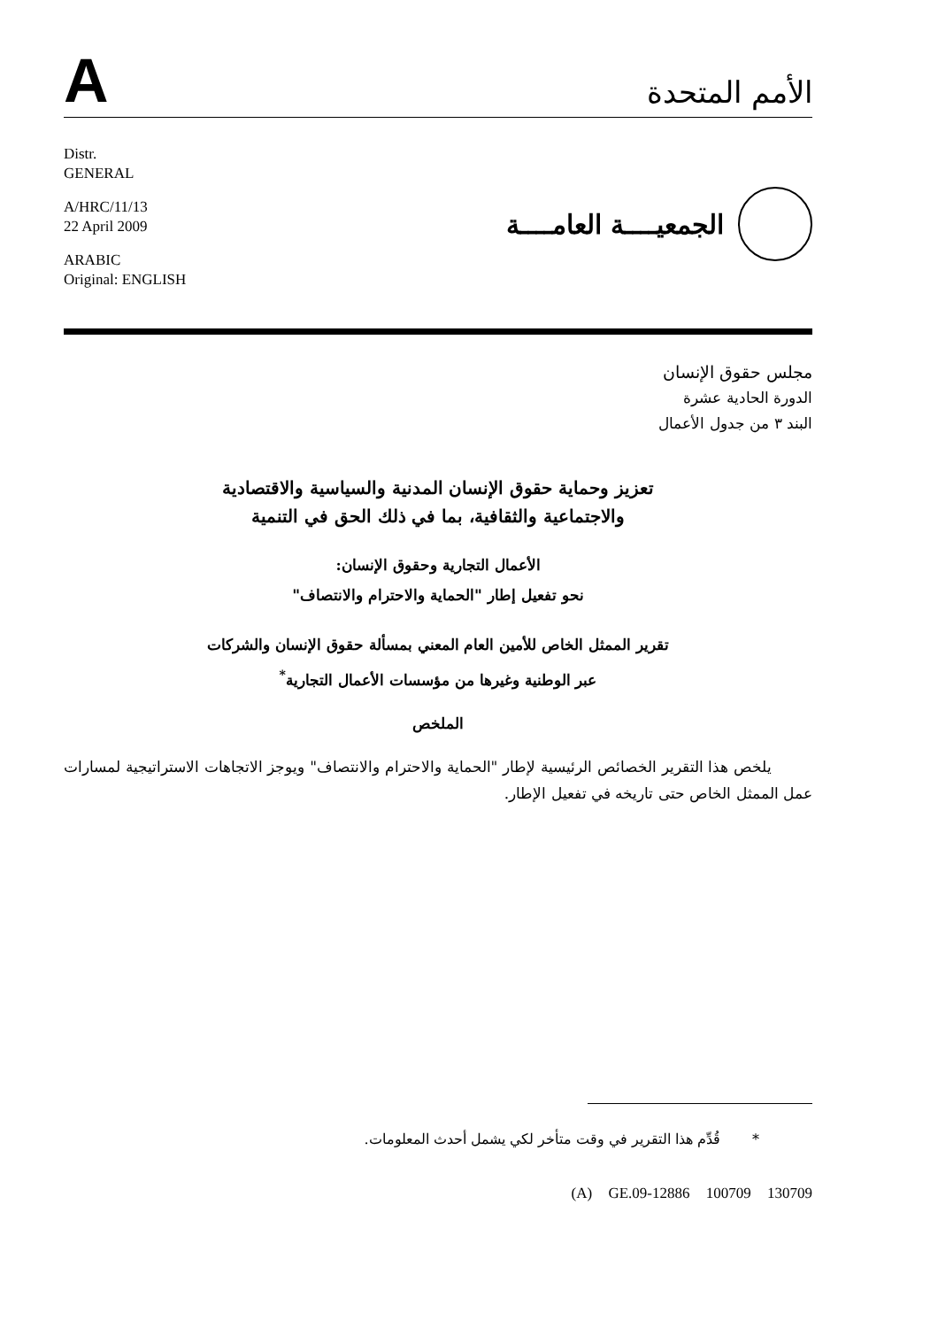A
الأمم المتحدة
Distr.
GENERAL
A/HRC/11/13
22 April 2009
ARABIC
Original: ENGLISH
الجمعيــــة العامــــة
مجلس حقوق الإنسان
الدورة الحادية عشرة
البند ٣ من جدول الأعمال
تعزيز وحماية حقوق الإنسان المدنية والسياسية والاقتصادية
والاجتماعية والثقافية، بما في ذلك الحق في التنمية
الأعمال التجارية وحقوق الإنسان:
نحو تفعيل إطار "الحماية والاحترام والانتصاف"
تقرير الممثل الخاص للأمين العام المعني بمسألة حقوق الإنسان والشركات
عبر الوطنية وغيرها من مؤسسات الأعمال التجارية<sup>*</sup>
الملخص
يلخص هذا التقرير الخصائص الرئيسية لإطار "الحماية والاحترام والانتصاف" ويوجز الاتجاهات الاستراتيجية لمسارات عمل الممثل الخاص حتى تاريخه في تفعيل الإطار.
* قُدِّم هذا التقرير في وقت متأخر لكي يشمل أحدث المعلومات.
(A) GE.09-12886 100709 130709